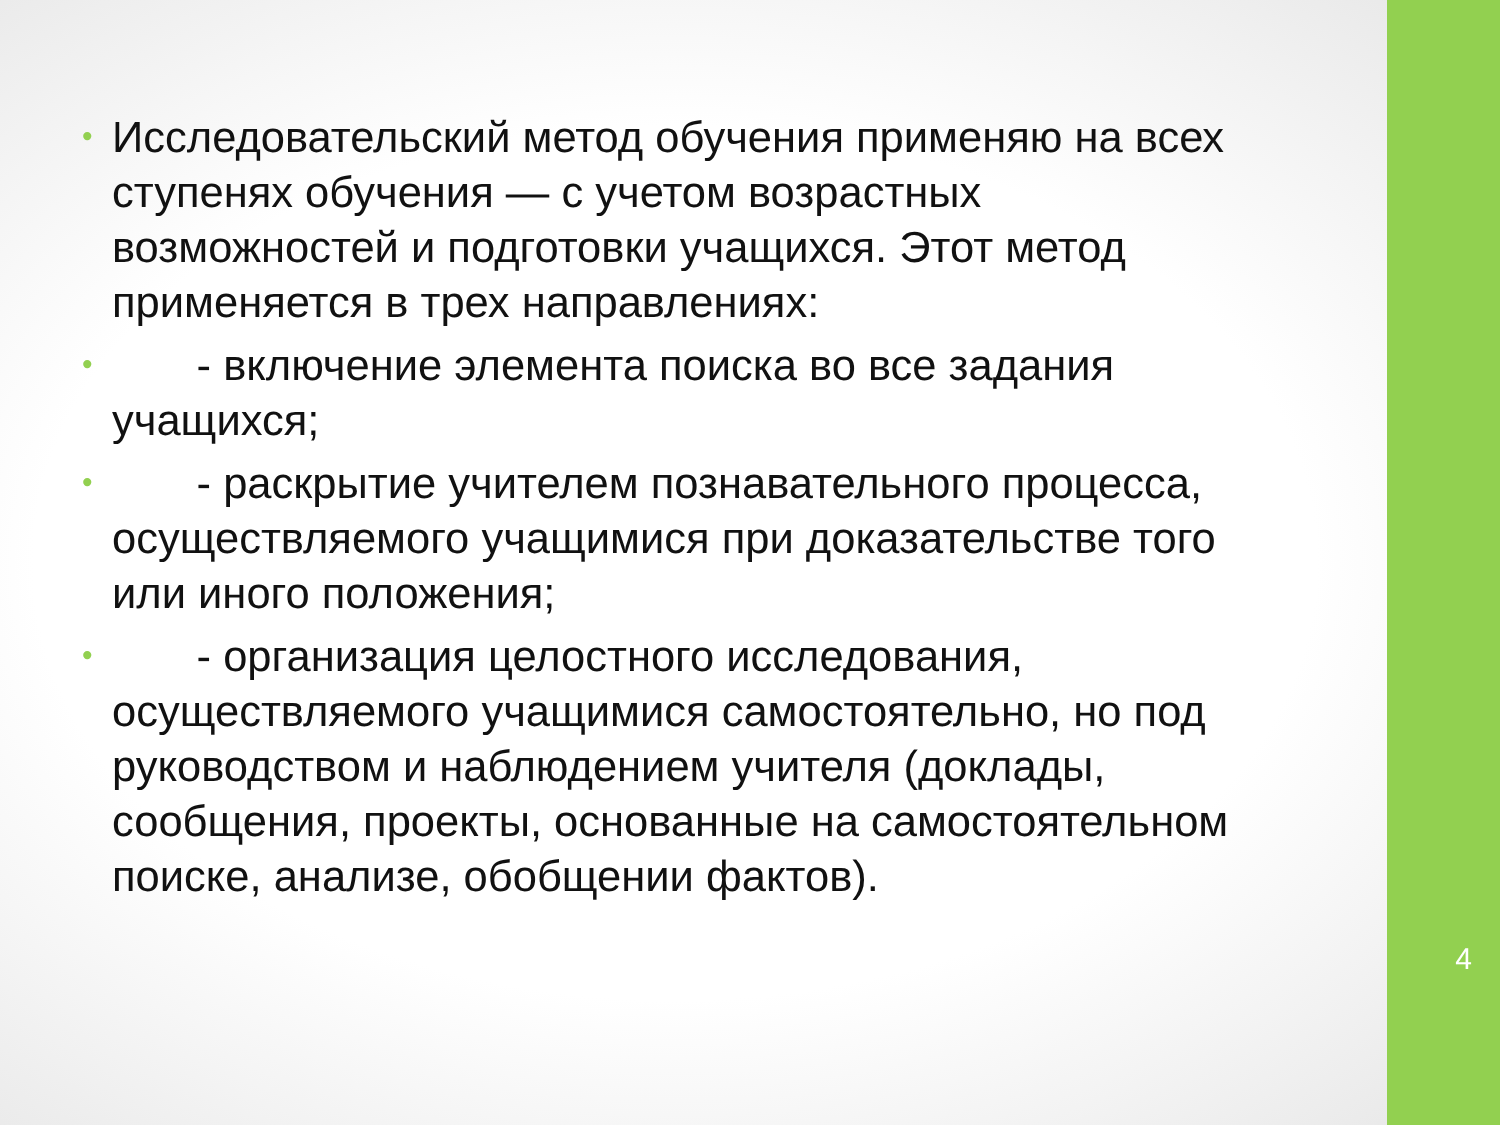• Исследовательский метод обучения применяю на всех ступенях обучения — с учетом возрастных возможностей и подготовки учащихся. Этот метод применяется в трех направлениях:
• - включение элемента поиска во все задания учащихся;
• - раскрытие учителем познавательного процесса, осуществляемого учащимися при доказательстве того или иного положения;
• - организация целостного исследования, осуществляемого учащимися самостоятельно, но под руководством и наблюдением учителя (доклады, сообщения, проекты, основанные на самостоятельном поиске, анализе, обобщении фактов).
4